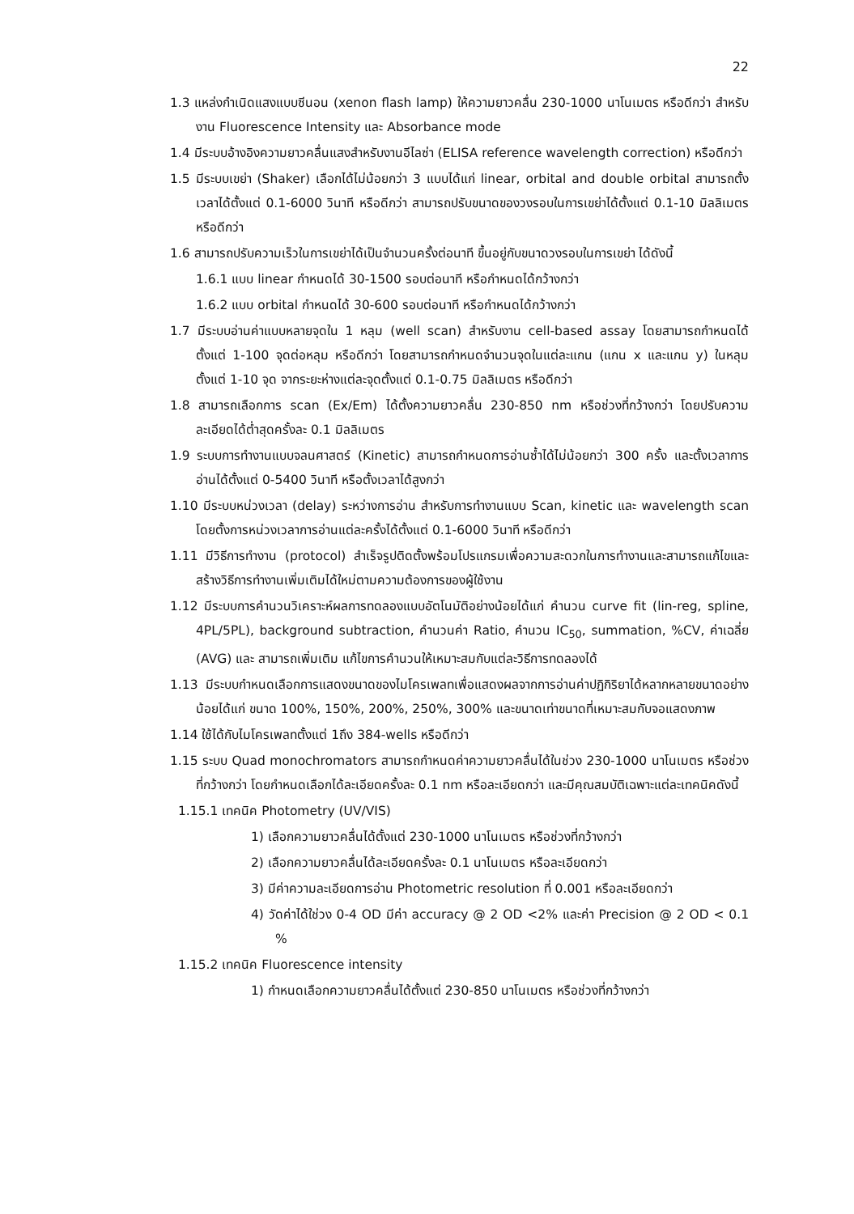22
1.3 แหล่งกำเนิดแสงแบบซีนอน (xenon flash lamp) ให้ความยาวคลื่น 230-1000 นาโนเมตร หรือดีกว่า สำหรับงาน Fluorescence Intensity และ Absorbance mode
1.4 มีระบบอ้างอิงความยาวคลื่นแสงสำหรับงานอีไลซ่า (ELISA reference wavelength correction) หรือดีกว่า
1.5 มีระบบเขย่า (Shaker) เลือกได้ไม่น้อยกว่า 3 แบบได้แก่ linear, orbital and double orbital สามารถตั้งเวลาได้ตั้งแต่ 0.1-6000 วินาที หรือดีกว่า สามารถปรับขนาดของวงรอบในการเขย่าได้ตั้งแต่ 0.1-10 มิลลิเมตร หรือดีกว่า
1.6 สามารถปรับความเร็วในการเขย่าได้เป็นจำนวนครั้งต่อนาที ขึ้นอยู่กับขนาดวงรอบในการเขย่า ได้ดังนี้
1.6.1 แบบ linear กำหนดได้ 30-1500 รอบต่อนาที หรือกำหนดได้กว้างกว่า
1.6.2 แบบ orbital กำหนดได้ 30-600 รอบต่อนาที หรือกำหนดได้กว้างกว่า
1.7 มีระบบอ่านค่าแบบหลายจุดใน 1 หลุม (well scan) สำหรับงาน cell-based assay โดยสามารถกำหนดได้ตั้งแต่ 1-100 จุดต่อหลุม หรือดีกว่า โดยสามารถกำหนดจำนวนจุดในแต่ละแกน (แกน x และแกน y) ในหลุม ตั้งแต่ 1-10 จุด จากระยะห่างแต่ละจุดตั้งแต่ 0.1-0.75 มิลลิเมตร หรือดีกว่า
1.8 สามารถเลือกการ scan (Ex/Em) ได้ตั้งความยาวคลื่น 230-850 nm หรือช่วงที่กว้างกว่า โดยปรับความละเอียดได้ต่ำสุดครั้งละ 0.1 มิลลิเมตร
1.9 ระบบการทำงานแบบจลนศาสตร์ (Kinetic) สามารถกำหนดการอ่านซ้ำได้ไม่น้อยกว่า 300 ครั้ง และตั้งเวลาการอ่านได้ตั้งแต่ 0-5400 วินาที หรือตั้งเวลาได้สูงกว่า
1.10 มีระบบหน่วงเวลา (delay) ระหว่างการอ่าน สำหรับการทำงานแบบ Scan, kinetic และ wavelength scan โดยตั้งการหน่วงเวลาการอ่านแต่ละครั้งได้ตั้งแต่ 0.1-6000 วินาที หรือดีกว่า
1.11 มีวิธีการทำงาน (protocol) สำเร็จรูปติดตั้งพร้อมโปรแกรมเพื่อความสะดวกในการทำงานและสามารถแก้ไขและสร้างวิธีการทำงานเพิ่มเติมได้ใหม่ตามความต้องการของผู้ใช้งาน
1.12 มีระบบการคำนวนวิเคราะห์ผลการทดลองแบบอัตโนมัติอย่างน้อยได้แก่ คำนวน curve fit (lin-reg, spline, 4PL/5PL), background subtraction, คำนวนค่า Ratio, คำนวน IC<sub>50</sub>, summation, %CV, ค่าเฉลี่ย (AVG) และ สามารถเพิ่มเติม แก้ไขการคำนวนให้เหมาะสมกับแต่ละวิธีการทดลองได้
1.13 มีระบบกำหนดเลือกการแสดงขนาดของไมโครเพลทเพื่อแสดงผลจากการอ่านค่าปฏิกิริยาได้หลากหลายขนาดอย่างน้อยได้แก่ ขนาด 100%, 150%, 200%, 250%, 300% และขนาดเท่าขนาดที่เหมาะสมกับจอแสดงภาพ
1.14 ใช้ได้กับไมโครเพลทตั้งแต่ 1ถึง 384-wells หรือดีกว่า
1.15 ระบบ Quad monochromators สามารถกำหนดค่าความยาวคลื่นได้ในช่วง 230-1000 นาโนเมตร หรือช่วงที่กว้างกว่า โดยกำหนดเลือกได้ละเอียดครั้งละ 0.1 nm หรือละเอียดกว่า และมีคุณสมบัติเฉพาะแต่ละเทคนิคดังนี้
1.15.1 เทคนิค Photometry (UV/VIS)
1) เลือกความยาวคลื่นได้ตั้งแต่ 230-1000 นาโนเมตร หรือช่วงที่กว้างกว่า
2) เลือกความยาวคลื่นได้ละเอียดครั้งละ 0.1 นาโนเมตร หรือละเอียดกว่า
3) มีค่าความละเอียดการอ่าน Photometric resolution ที่ 0.001 หรือละเอียดกว่า
4) วัดค่าได้ใช่วง 0-4 OD มีค่า accuracy @ 2 OD <2% และค่า Precision @ 2 OD < 0.1 %
1.15.2 เทคนิค Fluorescence intensity
1) กำหนดเลือกความยาวคลื่นได้ตั้งแต่ 230-850 นาโนเมตร หรือช่วงที่กว้างกว่า